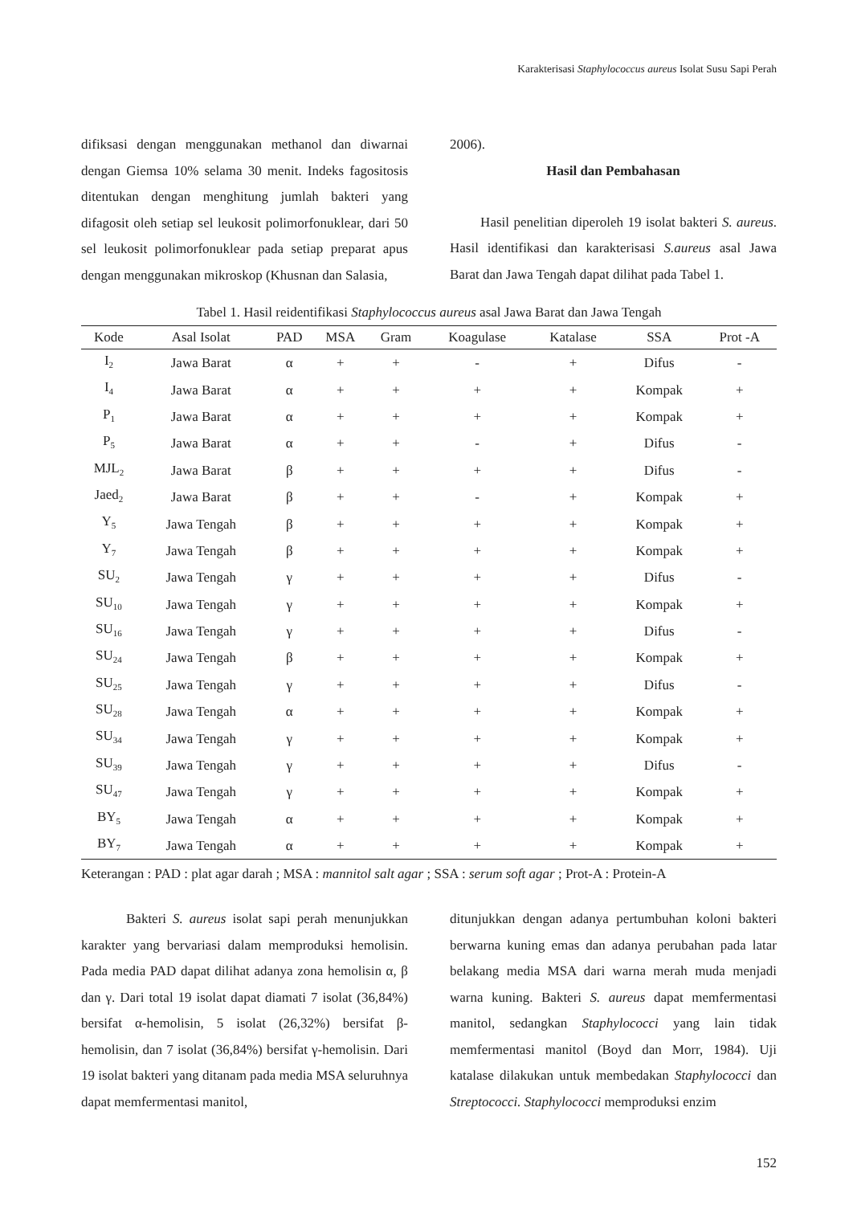Karakterisasi Staphylococcus aureus Isolat Susu Sapi Perah
difiksasi dengan menggunakan methanol dan diwarnai dengan Giemsa 10% selama 30 menit. Indeks fagositosis ditentukan dengan menghitung jumlah bakteri yang difagosit oleh setiap sel leukosit polimorfonuklear, dari 50 sel leukosit polimorfonuklear pada setiap preparat apus dengan menggunakan mikroskop (Khusnan dan Salasia,
2006).
Hasil dan Pembahasan
Hasil penelitian diperoleh 19 isolat bakteri S. aureus. Hasil identifikasi dan karakterisasi S.aureus asal Jawa Barat dan Jawa Tengah dapat dilihat pada Tabel 1.
Tabel 1. Hasil reidentifikasi Staphylococcus aureus asal Jawa Barat dan Jawa Tengah
| Kode | Asal Isolat | PAD | MSA | Gram | Koagulase | Katalase | SSA | Prot -A |
| --- | --- | --- | --- | --- | --- | --- | --- | --- |
| I<sub>2</sub> | Jawa Barat | α | + | + | - | + | Difus | - |
| I<sub>4</sub> | Jawa Barat | α | + | + | + | + | Kompak | + |
| P<sub>1</sub> | Jawa Barat | α | + | + | + | + | Kompak | + |
| P<sub>5</sub> | Jawa Barat | α | + | + | - | + | Difus | - |
| MJL<sub>2</sub> | Jawa Barat | β | + | + | + | + | Difus | - |
| Jaed<sub>2</sub> | Jawa Barat | β | + | + | - | + | Kompak | + |
| Y<sub>5</sub> | Jawa Tengah | β | + | + | + | + | Kompak | + |
| Y<sub>7</sub> | Jawa Tengah | β | + | + | + | + | Kompak | + |
| SU<sub>2</sub> | Jawa Tengah | γ | + | + | + | + | Difus | - |
| SU<sub>10</sub> | Jawa Tengah | γ | + | + | + | + | Kompak | + |
| SU<sub>16</sub> | Jawa Tengah | γ | + | + | + | + | Difus | - |
| SU<sub>24</sub> | Jawa Tengah | β | + | + | + | + | Kompak | + |
| SU<sub>25</sub> | Jawa Tengah | γ | + | + | + | + | Difus | - |
| SU<sub>28</sub> | Jawa Tengah | α | + | + | + | + | Kompak | + |
| SU<sub>34</sub> | Jawa Tengah | γ | + | + | + | + | Kompak | + |
| SU<sub>39</sub> | Jawa Tengah | γ | + | + | + | + | Difus | - |
| SU<sub>47</sub> | Jawa Tengah | γ | + | + | + | + | Kompak | + |
| BY<sub>5</sub> | Jawa Tengah | α | + | + | + | + | Kompak | + |
| BY<sub>7</sub> | Jawa Tengah | α | + | + | + | + | Kompak | + |
Keterangan : PAD : plat agar darah ; MSA : mannitol salt agar ; SSA : serum soft agar ; Prot-A : Protein-A
Bakteri S. aureus isolat sapi perah menunjukkan karakter yang bervariasi dalam memproduksi hemolisin. Pada media PAD dapat dilihat adanya zona hemolisin α, β dan γ. Dari total 19 isolat dapat diamati 7 isolat (36,84%) bersifat α-hemolisin, 5 isolat (26,32%) bersifat β-hemolisin, dan 7 isolat (36,84%) bersifat γ-hemolisin. Dari 19 isolat bakteri yang ditanam pada media MSA seluruhnya dapat memfermentasi manitol,
ditunjukkan dengan adanya pertumbuhan koloni bakteri berwarna kuning emas dan adanya perubahan pada latar belakang media MSA dari warna merah muda menjadi warna kuning. Bakteri S. aureus dapat memfermentasi manitol, sedangkan Staphylococci yang lain tidak memfermentasi manitol (Boyd dan Morr, 1984). Uji katalase dilakukan untuk membedakan Staphylococci dan Streptococci. Staphylococci memproduksi enzim
152